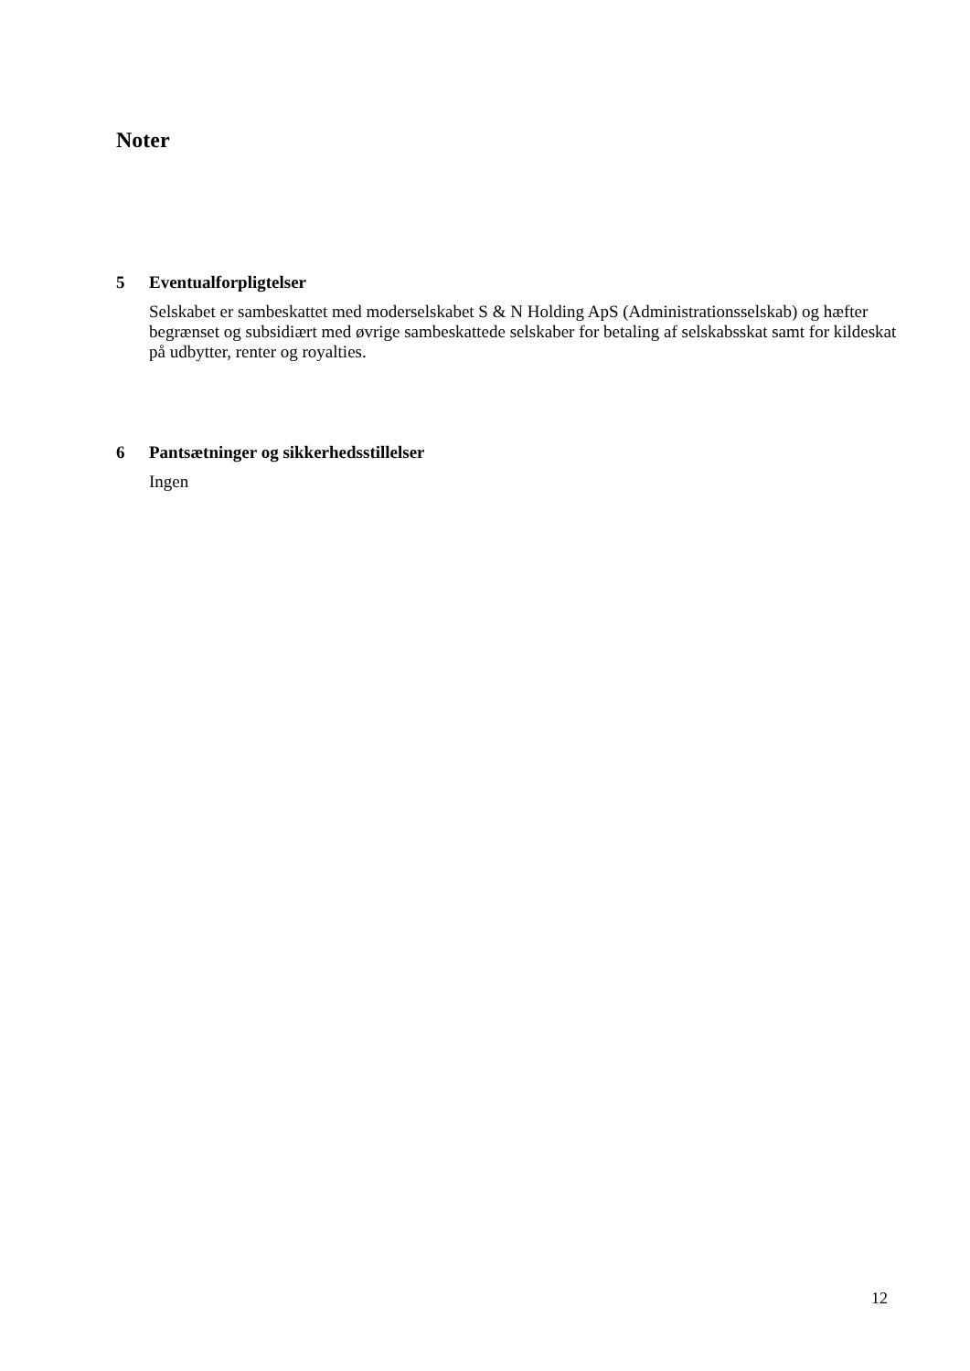Noter
5 Eventualforpligtelser
Selskabet er sambeskattet med moderselskabet S & N Holding ApS (Administrationsselskab) og hæfter begrænset og subsidiært med øvrige sambeskattede selskaber for betaling af selskabsskat samt for kildeskat på udbytter, renter og royalties.
6 Pantsætninger og sikkerhedsstillelser
Ingen
12